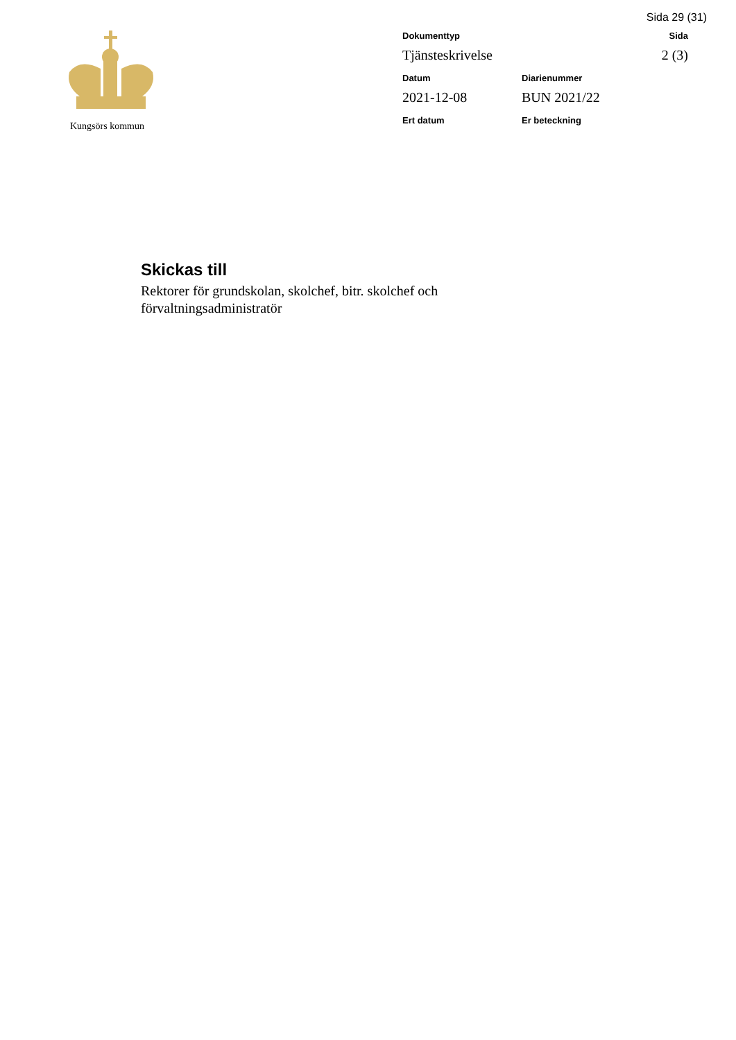Sida 29 (31)
Kungsörs kommun
Dokumenttyp
Sida
Tjänsteskrivelse
2 (3)
Datum
Diarienummer
2021-12-08
BUN 2021/22
Ert datum
Er beteckning
Skickas till
Rektorer för grundskolan, skolchef, bitr. skolchef och
förvaltningsadministratör